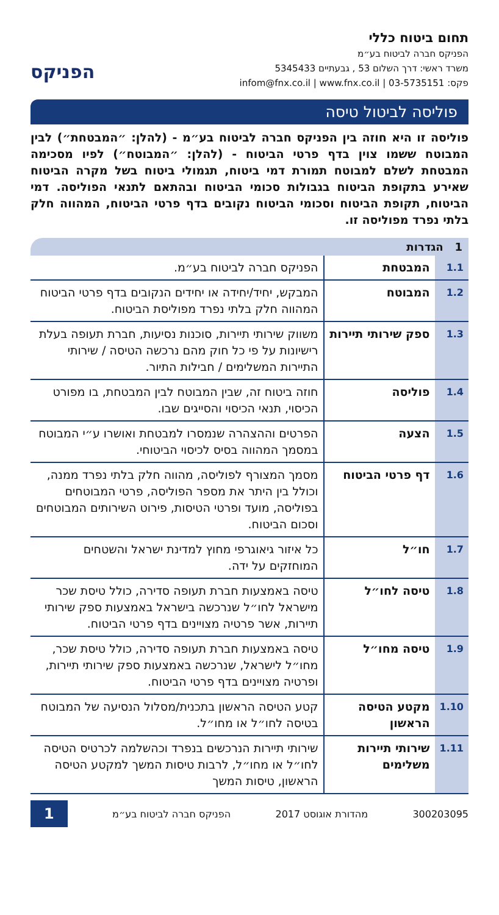תחום ביטוח כללי
הפניקס חברה לביטוח בע״מ
משרד ראשי: דרך השלום 53 , גבעתיים 5345433
פקס: 03-5735151 | infom@fnx.co.il | www.fnx.co.il
הפניקס
פוליסה לביטול טיסה
פוליסה זו היא חוזה בין הפניקס חברה לביטוח בע״מ - (להלן: ״המבטחת״) לבין המבוטח ששמו צוין בדף פרטי הביטוח - (להלן: ״המבוטח״) לפיו מסכימה המבטחת לשלם למבוטח תמורת דמי ביטוח, תגמולי ביטוח בשל מקרה הביטוח שאירע בתקופת הביטוח בגבולות סכומי הביטוח ובהתאם לתנאי הפוליסה. דמי הביטוח, תקופת הביטוח וסכומי הביטוח נקובים בדף פרטי הביטוח, המהווה חלק בלתי נפרד מפוליסה זו.
1 הגדרות
| 1.1 | המבטחת | הפניקס חברה לביטוח בע״מ. |
| 1.2 | המבוטח | המבקש, יחיד/יחידה או יחידים הנקובים בדף פרטי הביטוח המהווה חלק בלתי נפרד מפוליסת הביטוח. |
| 1.3 | ספק שירותי תיירות | משווק שירותי תיירות, סוכנות נסיעות, חברת תעופה בעלת רישיונות על פי כל חוק מהם נרכשה הטיסה / שירותי התיירות המשלימים / חבילות התיור. |
| 1.4 | פוליסה | חוזה ביטוח זה, שבין המבוטח לבין המבטחת, בו מפורט הכיסוי, תנאי הכיסוי והסייגים שבו. |
| 1.5 | הצעה | הפרטים וההצהרה שנמסרו למבטחת ואושרו ע״י המבוטח במסמך המהווה בסיס לכיסוי הביטוחי. |
| 1.6 | דף פרטי הביטוח | מסמך המצורף לפוליסה, מהווה חלק בלתי נפרד ממנה, וכולל בין היתר את מספר הפוליסה, פרטי המבוטחים בפוליסה, מועד ופרטי הטיסות, פירוט השירותים המבוטחים וסכום הביטוח. |
| 1.7 | חו״ל | כל איזור גיאוגרפי מחוץ למדינת ישראל והשטחים המוחזקים על ידה. |
| 1.8 | טיסה לחו״ל | טיסה באמצעות חברת תעופה סדירה, כולל טיסת שכר מישראל לחו״ל שנרכשה בישראל באמצעות ספק שירותי תיירות, אשר פרטיה מצויינים בדף פרטי הביטוח. |
| 1.9 | טיסה מחו״ל | טיסה באמצעות חברת תעופה סדירה, כולל טיסת שכר, מחו״ל לישראל, שנרכשה באמצעות ספק שירותי תיירות, ופרטיה מצויינים בדף פרטי הביטוח. |
| 1.10 | מקטע הטיסה הראשון | קטע הטיסה הראשון בתכנית/מסלול הנסיעה של המבוטח בטיסה לחו״ל או מחו״ל. |
| 1.11 | שירותי תיירות משלימים | שירותי תיירות הנרכשים בנפרד וכהשלמה לכרטיס הטיסה לחו״ל או מחו״ל, לרבות טיסות המשך למקטע הטיסה הראשון, טיסות המשך |
300203095 מהדורת אוגוסט 2017 הפניקס חברה לביטוח בע״מ 1